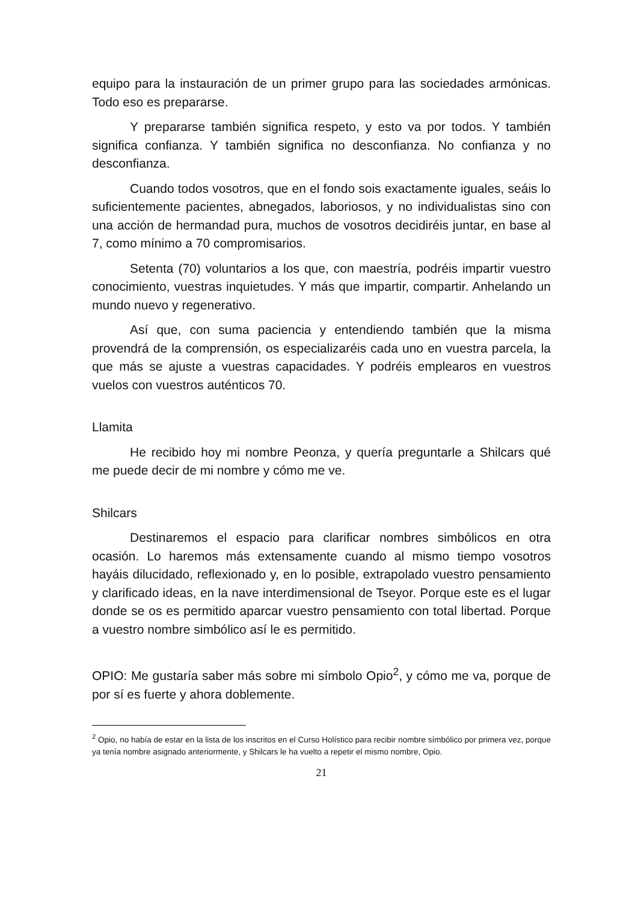equipo para la instauración de un primer grupo para las sociedades armónicas. Todo eso es prepararse.
Y prepararse también significa respeto, y esto va por todos. Y también significa confianza. Y también significa no desconfianza. No confianza y no desconfianza.
Cuando todos vosotros, que en el fondo sois exactamente iguales, seáis lo suficientemente pacientes, abnegados, laboriosos, y no individualistas sino con una acción de hermandad pura, muchos de vosotros decidiréis juntar, en base al 7, como mínimo a 70 compromisarios.
Setenta (70) voluntarios a los que, con maestría, podréis impartir vuestro conocimiento, vuestras inquietudes. Y más que impartir, compartir. Anhelando un mundo nuevo y regenerativo.
Así que, con suma paciencia y entendiendo también que la misma provendrá de la comprensión, os especializaréis cada uno en vuestra parcela, la que más se ajuste a vuestras capacidades. Y podréis emplearos en vuestros vuelos con vuestros auténticos 70.
Llamita
He recibido hoy mi nombre Peonza, y quería preguntarle a Shilcars qué me puede decir de mi nombre y cómo me ve.
Shilcars
Destinaremos el espacio para clarificar nombres simbólicos en otra ocasión. Lo haremos más extensamente cuando al mismo tiempo vosotros hayáis dilucidado, reflexionado y, en lo posible, extrapolado vuestro pensamiento y clarificado ideas, en la nave interdimensional de Tseyor. Porque este es el lugar donde se os es permitido aparcar vuestro pensamiento con total libertad. Porque a vuestro nombre simbólico así le es permitido.
OPIO: Me gustaría saber más sobre mi símbolo Opio<sup>2</sup>, y cómo me va, porque de por sí es fuerte y ahora doblemente.
<sup>2</sup> Opio, no había de estar en la lista de los inscritos en el Curso Holístico para recibir nombre símbólico por primera vez, porque ya tenía nombre asignado anteriormente, y Shilcars le ha vuelto a repetir el mismo nombre, Opio.
21